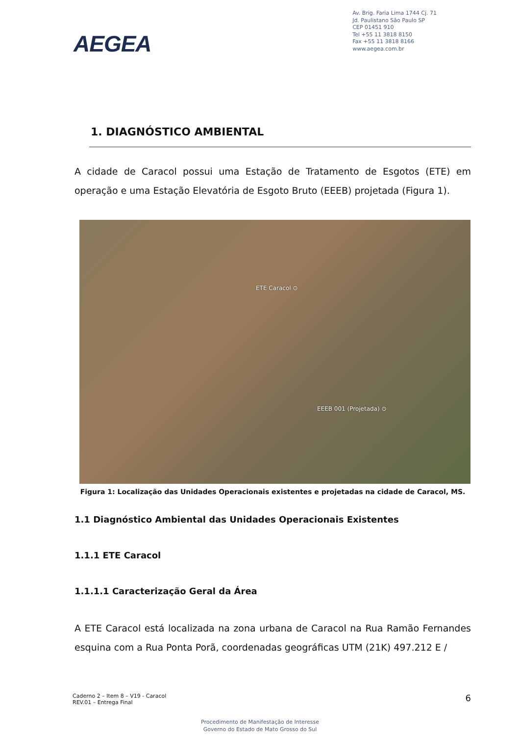AEGEA
Av. Brig. Faria Lima 1744 Cj. 71
Jd. Paulistano São Paulo SP
CEP 01451 910
Tel +55 11 3818 8150
Fax +55 11 3818 8166
www.aegea.com.br
1. DIAGNÓSTICO AMBIENTAL
A cidade de Caracol possui uma Estação de Tratamento de Esgotos (ETE) em operação e uma Estação Elevatória de Esgoto Bruto (EEEB) projetada (Figura 1).
ETE Caracol ⊙
EEEB 001 (Projetada) ⊙
Figura 1: Localização das Unidades Operacionais existentes e projetadas na cidade de Caracol, MS.
1.1 Diagnóstico Ambiental das Unidades Operacionais Existentes
1.1.1 ETE Caracol
1.1.1.1 Caracterização Geral da Área
A ETE Caracol está localizada na zona urbana de Caracol na Rua Ramão Fernandes esquina com a Rua Ponta Porã, coordenadas geográficas UTM (21K) 497.212 E /
Caderno 2 – Item 8 – V19 - Caracol
REV.01 – Entrega Final
6
Procedimento de Manifestação de Interesse
Governo do Estado de Mato Grosso do Sul